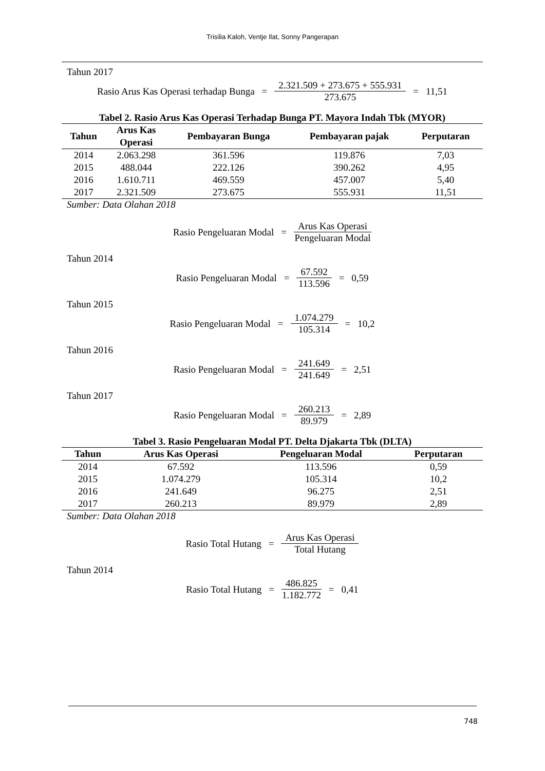Trisilia Kaloh, Ventje Ilat, Sonny Pangerapan
Tahun 2017
Rasio Arus Kas Operasi terhadap Bunga = 2.321.509 + 273.675 + 555.931 273.675 = 11,51
Tabel 2. Rasio Arus Kas Operasi Terhadap Bunga PT. Mayora Indah Tbk (MYOR)
| Tahun | Arus Kas Operasi | Pembayaran Bunga | Pembayaran pajak | Perputaran |
| --- | --- | --- | --- | --- |
| 2014 | 2.063.298 | 361.596 | 119.876 | 7,03 |
| 2015 | 488.044 | 222.126 | 390.262 | 4,95 |
| 2016 | 1.610.711 | 469.559 | 457.007 | 5,40 |
| 2017 | 2.321.509 | 273.675 | 555.931 | 11,51 |
Sumber: Data Olahan 2018
Rasio Pengeluaran Modal = Arus Kas Operasi Pengeluaran Modal
Tahun 2014
Rasio Pengeluaran Modal = 67.592 113.596 = 0,59
Tahun 2015
Rasio Pengeluaran Modal = 1.074.279 105.314 = 10,2
Tahun 2016
Rasio Pengeluaran Modal = 241.649 241.649 = 2,51
Tahun 2017
Rasio Pengeluaran Modal = 260.213 89.979 = 2,89
Tabel 3. Rasio Pengeluaran Modal PT. Delta Djakarta Tbk (DLTA)
| Tahun | Arus Kas Operasi | Pengeluaran Modal | Perputaran |
| --- | --- | --- | --- |
| 2014 | 67.592 | 113.596 | 0,59 |
| 2015 | 1.074.279 | 105.314 | 10,2 |
| 2016 | 241.649 | 96.275 | 2,51 |
| 2017 | 260.213 | 89.979 | 2,89 |
Sumber: Data Olahan 2018
Rasio Total Hutang = Arus Kas Operasi Total Hutang
Tahun 2014
Rasio Total Hutang = 486.825 1.182.772 = 0,41
748